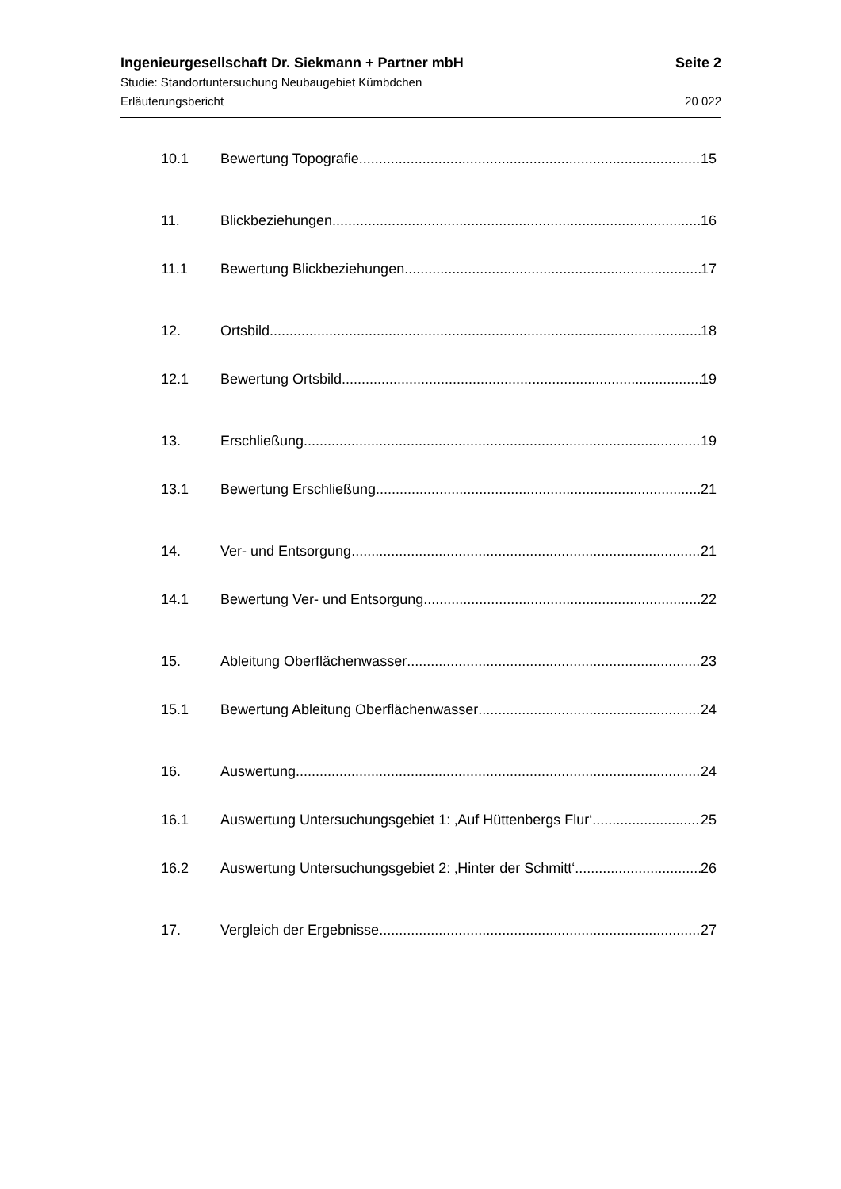Ingenieurgesellschaft Dr. Siekmann + Partner mbH Seite 2
Studie: Standortuntersuchung Neubaugebiet Kümbdchen
Erläuterungsbericht 20 022
10.1 Bewertung Topografie 15
11. Blickbeziehungen 16
11.1 Bewertung Blickbeziehungen 17
12. Ortsbild 18
12.1 Bewertung Ortsbild 19
13. Erschließung 19
13.1 Bewertung Erschließung 21
14. Ver- und Entsorgung 21
14.1 Bewertung Ver- und Entsorgung 22
15. Ableitung Oberflächenwasser 23
15.1 Bewertung Ableitung Oberflächenwasser 24
16. Auswertung 24
16.1 Auswertung Untersuchungsgebiet 1: ‚Auf Hüttenbergs Flur‘ 25
16.2 Auswertung Untersuchungsgebiet 2: ‚Hinter der Schmitt‘ 26
17. Vergleich der Ergebnisse 27